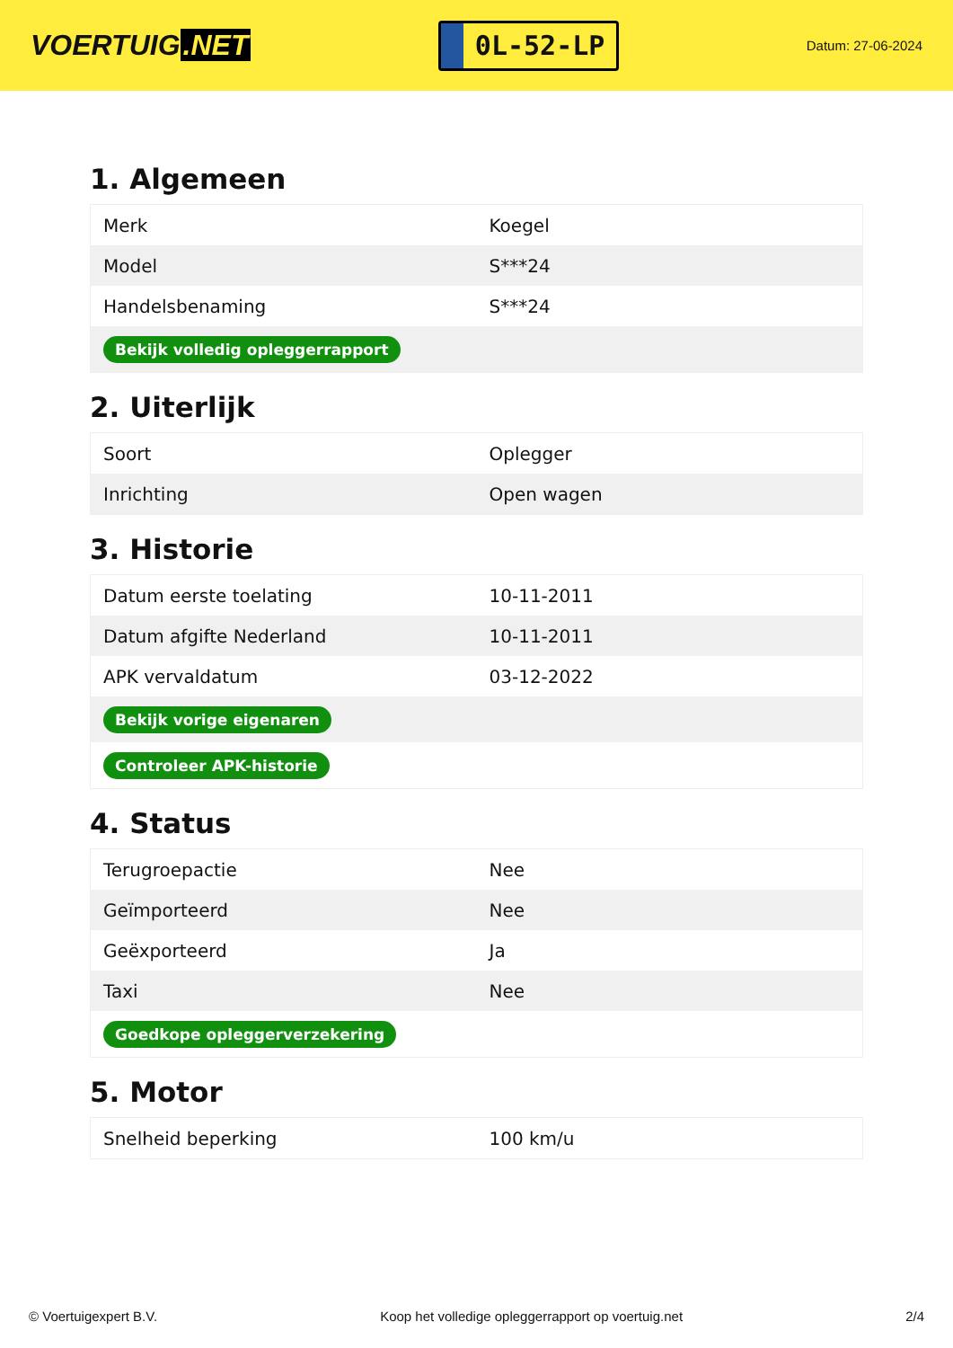VOERTUIG.NET
0L-52-LP
Datum: 27-06-2024
1. Algemeen
| Merk | Koegel |
| Model | S***24 |
| Handelsbenaming | S***24 |
| Bekijk volledig opleggerrapport | |
2. Uiterlijk
| Soort | Oplegger |
| Inrichting | Open wagen |
3. Historie
| Datum eerste toelating | 10-11-2011 |
| Datum afgifte Nederland | 10-11-2011 |
| APK vervaldatum | 03-12-2022 |
| Bekijk vorige eigenaren | |
| Controleer APK-historie | |
4. Status
| Terugroepactie | Nee |
| Geïmporteerd | Nee |
| Geëxporteerd | Ja |
| Taxi | Nee |
| Goedkope opleggerverzekering | |
5. Motor
| Snelheid beperking | 100 km/u |
© Voertuigexpert B.V. Koop het volledige opleggerrapport op voertuig.net 2/4